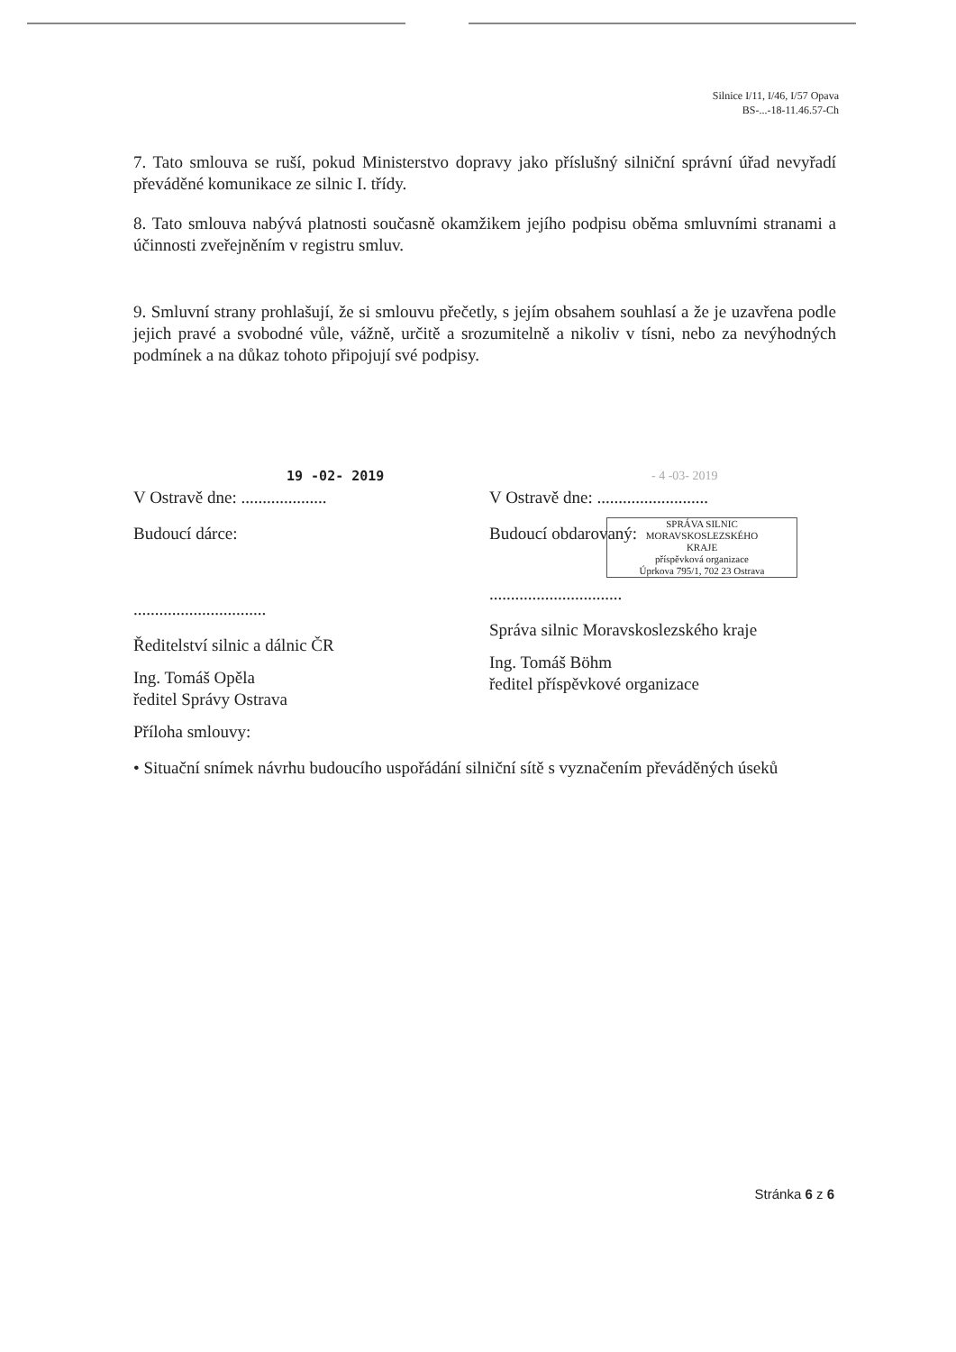Silnice I/11, I/46, I/57 Opava
BS-...-18-11.46.57-Ch
7. Tato smlouva se ruší, pokud Ministerstvo dopravy jako příslušný silniční správní úřad nevyřadí převáděné komunikace ze silnic I. třídy.
8. Tato smlouva nabývá platnosti současně okamžikem jejího podpisu oběma smluvními stranami a účinnosti zveřejněním v registru smluv.
9. Smluvní strany prohlašují, že si smlouvu přečetly, s jejím obsahem souhlasí a že je uzavřena podle jejich pravé a svobodné vůle, vážně, určitě a srozumitelně a nikoliv v tísni, nebo za nevýhodných podmínek a na důkaz tohoto připojují své podpisy.
19 -02- 2019
V Ostravě dne: ....................
Budoucí dárce:
...............................
Ředitelství silnic a dálnic ČR
Ing. Tomáš Opěla
ředitel Správy Ostrava
Příloha smlouvy:
- 4 -03- 2019
V Ostravě dne: ..........................
Budoucí obdarovaný:
SPRÁVA SILNIC
MORAVSKOSLEZSKÉHO
KRAJE
příspěvková organizace
Úprkova 795/1, 702 23 Ostrava
...............................
Správa silnic Moravskoslezského kraje
Ing. Tomáš Böhm
ředitel příspěvkové organizace
• Situační snímek návrhu budoucího uspořádání silniční sítě s vyznačením převáděných úseků
Stránka 6 z 6